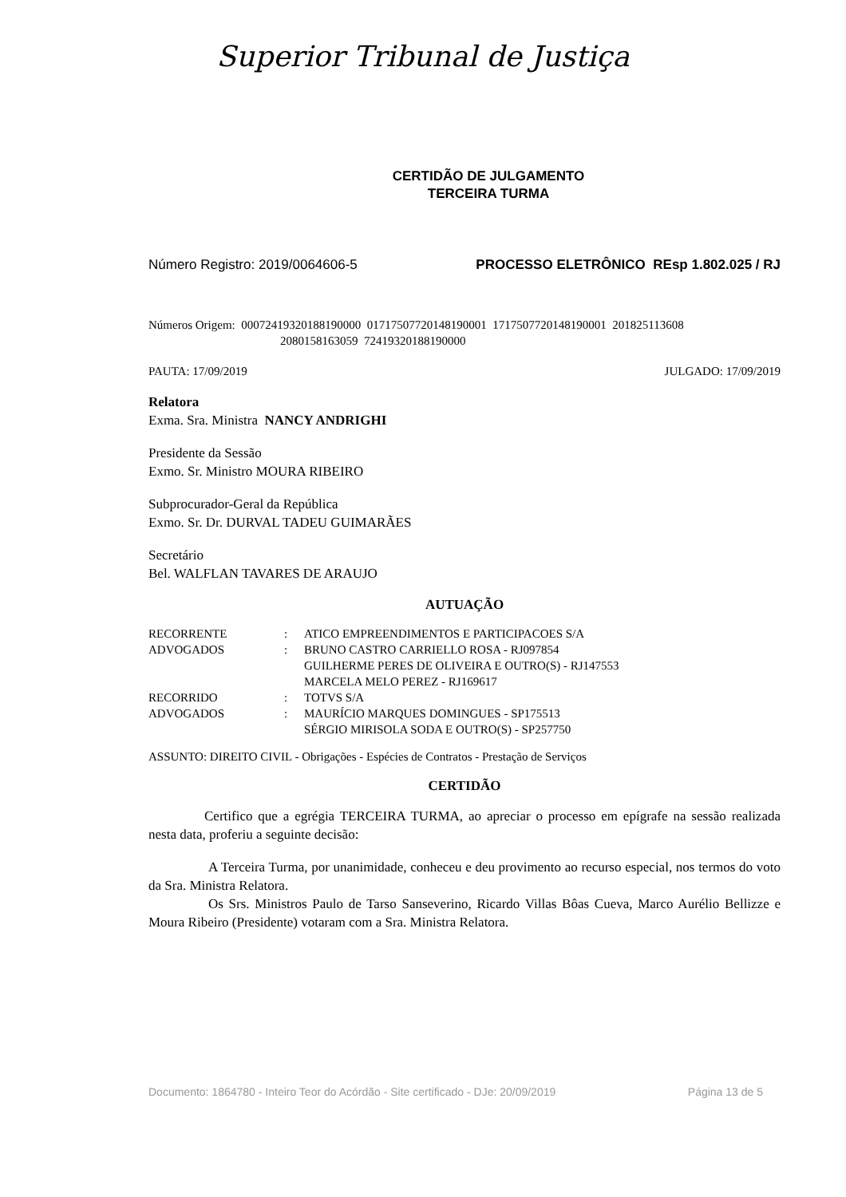Superior Tribunal de Justiça
CERTIDÃO DE JULGAMENTO
TERCEIRA TURMA
Número Registro: 2019/0064606-5 PROCESSO ELETRÔNICO REsp 1.802.025 / RJ
Números Origem: 00072419320188190000 01717507720148190001 1717507720148190001 201825113608
2080158163059 72419320188190000
PAUTA: 17/09/2019 JULGADO: 17/09/2019
Relatora
Exma. Sra. Ministra NANCY ANDRIGHI
Presidente da Sessão
Exmo. Sr. Ministro MOURA RIBEIRO
Subprocurador-Geral da República
Exmo. Sr. Dr. DURVAL TADEU GUIMARÃES
Secretário
Bel. WALFLAN TAVARES DE ARAUJO
AUTUAÇÃO
| RECORRENTE | : | ATICO EMPREENDIMENTOS E PARTICIPACOES S/A |
| ADVOGADOS | : | BRUNO CASTRO CARRIELLO ROSA - RJ097854 GUILHERME PERES DE OLIVEIRA E OUTRO(S) - RJ147553 MARCELA MELO PEREZ - RJ169617 |
| RECORRIDO | : | TOTVS S/A |
| ADVOGADOS | : | MAURÍCIO MARQUES DOMINGUES - SP175513 SÉRGIO MIRISOLA SODA E OUTRO(S) - SP257750 |
ASSUNTO: DIREITO CIVIL - Obrigações - Espécies de Contratos - Prestação de Serviços
CERTIDÃO
Certifico que a egrégia TERCEIRA TURMA, ao apreciar o processo em epígrafe na sessão realizada nesta data, proferiu a seguinte decisão:
A Terceira Turma, por unanimidade, conheceu e deu provimento ao recurso especial, nos termos do voto da Sra. Ministra Relatora.
Os Srs. Ministros Paulo de Tarso Sanseverino, Ricardo Villas Bôas Cueva, Marco Aurélio Bellizze e Moura Ribeiro (Presidente) votaram com a Sra. Ministra Relatora.
Documento: 1864780 - Inteiro Teor do Acórdão - Site certificado - DJe: 20/09/2019 Página 13 de 5